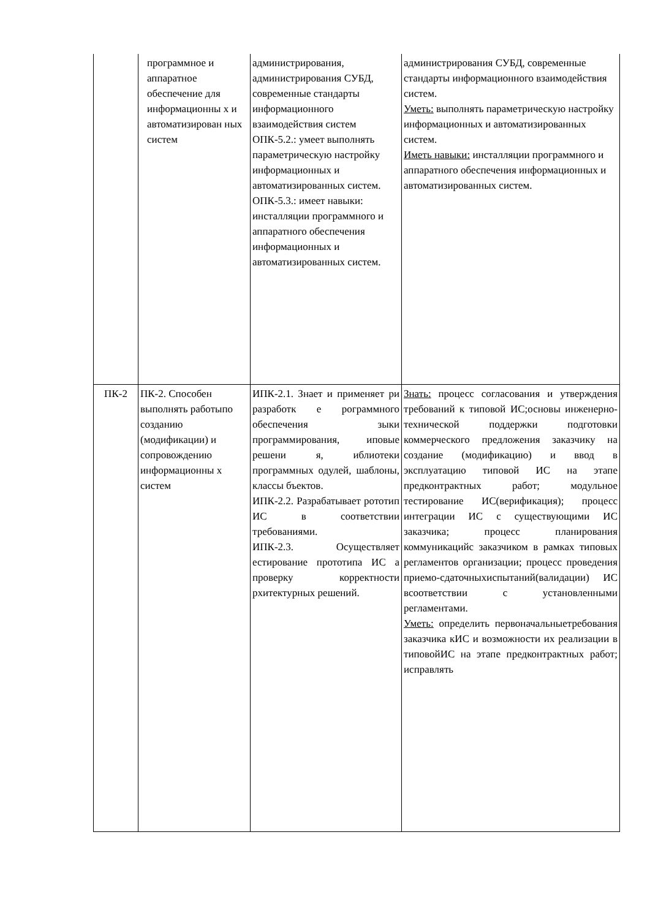| | программное и аппаратное обеспечение для информационны х и автоматизирован ных систем | администрирования, администрирования СУБД, современные стандарты информационного взаимодействия систем ОПК-5.2.: умеет выполнять параметрическую настройку информационных и автоматизированных систем. ОПК-5.3.: имеет навыки: инсталляции программного и аппаратного обеспечения информационных и автоматизированных систем. | администрирования СУБД, современные стандарты информационного взаимодействия систем. Уметь: выполнять параметрическую настройку информационных и автоматизированных систем. Иметь навыки: инсталляции программного и аппаратного обеспечения информационных и автоматизированных систем. |
| ПК-2 | ПК-2. Способен выполнять работыпо созданию (модификации) и сопровождению информационны х систем | ИПК-2.1. Знает и применяет ри разработк е рограммного обеспечения зыки программирования, иповые решени я, иблиотеки программных одулей, шаблоны, классы бъектов. ИПК-2.2. Разрабатывает рототип ИС в соответствии требованиями. ИПК-2.3. Осуществляет естирование прототипа ИС а проверку корректности рхитектурных решений. | Знать: процесс согласования и утверждения требований к типовой ИС;основы инженерно-технической поддержки подготовки коммерческого предложения заказчику на создание (модификацию) и ввод в эксплуатацию типовой ИС на этапе предконтрактных работ; модульное тестирование ИС(верификация); процесс интеграции ИС с существующими ИС заказчика; процесс планирования коммуникацийс заказчиком в рамках типовых регламентов организации; процесс проведения приемо-сдаточныхиспытаний(валидации) ИС всоответствии с установленными регламентами. Уметь: определить первоначальныетребования заказчика кИС и возможности их реализации в типовойИС на этапе предконтрактных работ; исправлять |